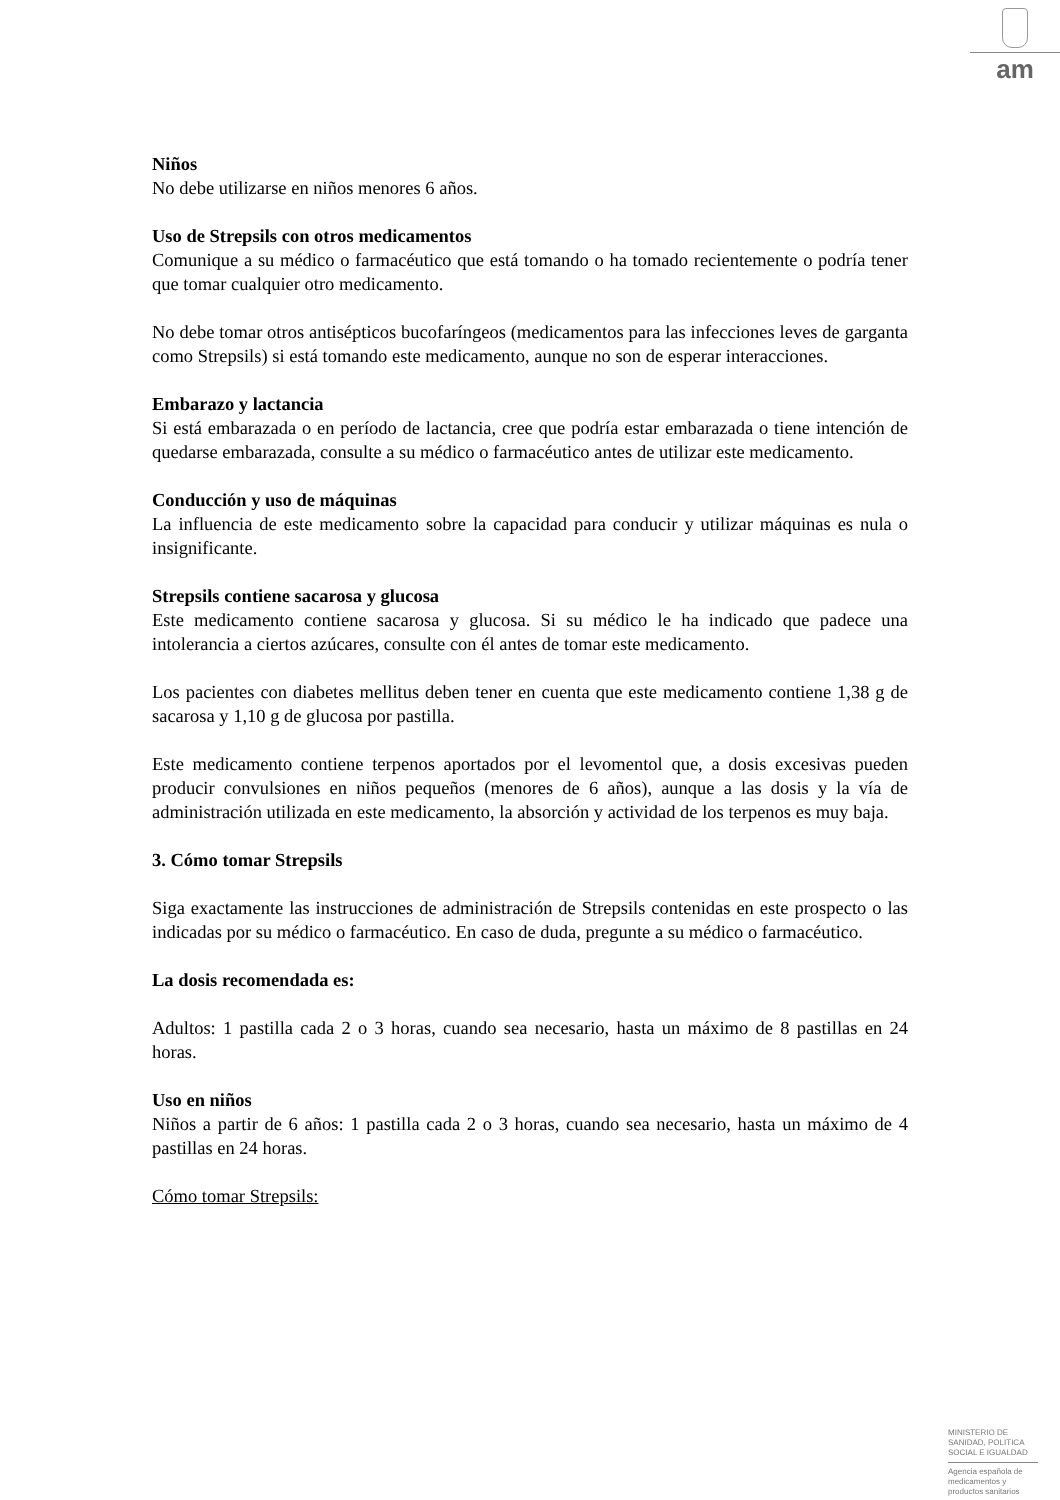am
Niños
No debe utilizarse en niños menores 6 años.
Uso de Strepsils con otros medicamentos
Comunique a su médico o farmacéutico que está tomando o ha tomado recientemente o podría tener que tomar cualquier otro medicamento.
No debe tomar otros antisépticos bucofaríngeos (medicamentos para las infecciones leves de garganta como Strepsils) si está tomando este medicamento, aunque no son de esperar interacciones.
Embarazo y lactancia
Si está embarazada o en período de lactancia, cree que podría estar embarazada o tiene intención de quedarse embarazada, consulte a su médico o farmacéutico antes de utilizar este medicamento.
Conducción y uso de máquinas
La influencia de este medicamento sobre la capacidad para conducir y utilizar máquinas es nula o insignificante.
Strepsils contiene sacarosa y glucosa
Este medicamento contiene sacarosa y glucosa. Si su médico le ha indicado que padece una intolerancia a ciertos azúcares, consulte con él antes de tomar este medicamento.
Los pacientes con diabetes mellitus deben tener en cuenta que este medicamento contiene 1,38 g de sacarosa y 1,10 g de glucosa por pastilla.
Este medicamento contiene terpenos aportados por el levomentol que, a dosis excesivas pueden producir convulsiones en niños pequeños (menores de 6 años), aunque a las dosis y la vía de administración utilizada en este medicamento, la absorción y actividad de los terpenos es muy baja.
3. Cómo tomar Strepsils
Siga exactamente las instrucciones de administración de Strepsils contenidas en este prospecto o las indicadas por su médico o farmacéutico. En caso de duda, pregunte a su médico o farmacéutico.
La dosis recomendada es:
Adultos: 1 pastilla cada 2 o 3 horas, cuando sea necesario, hasta un máximo de 8 pastillas en 24 horas.
Uso en niños
Niños a partir de 6 años: 1 pastilla cada 2 o 3 horas, cuando sea necesario, hasta un máximo de 4 pastillas en 24 horas.
Cómo tomar Strepsils:
MINISTERIO DE
SANIDAD, POLITICA
SOCIAL E IGUALDAD
Agencia española de
medicamentos y
productos sanitarios